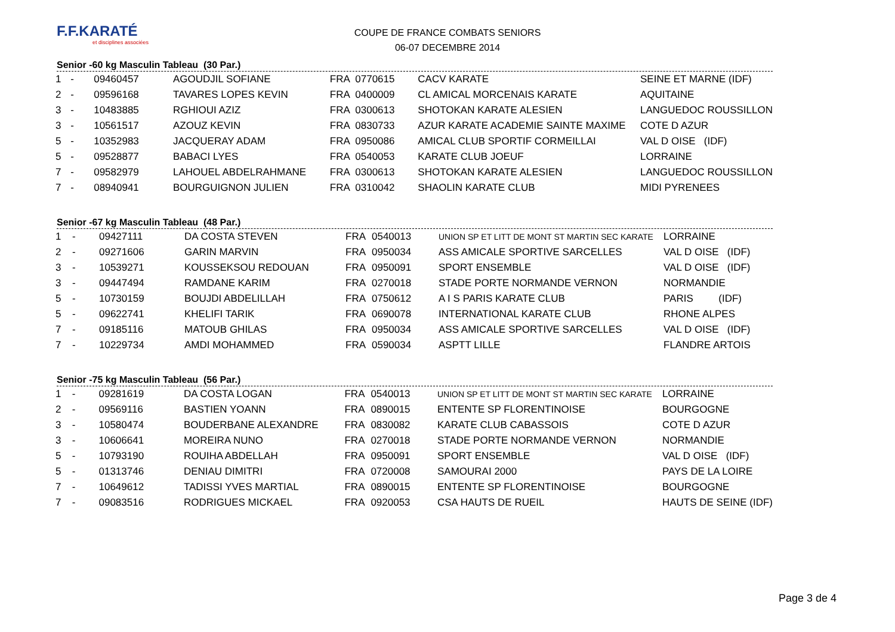F.F.KARATÉ
et disciplines associées
COUPE DE FRANCE COMBATS SENIORS
06-07 DECEMBRE 2014
Senior -60 kg Masculin Tableau (30 Par.)
| 1 | - | 09460457 | AGOUDJIL SOFIANE | FRA | 0770615 | CACV KARATE | SEINE ET MARNE (IDF) |
| 2 | - | 09596168 | TAVARES LOPES KEVIN | FRA | 0400009 | CL AMICAL MORCENAIS KARATE | AQUITAINE |
| 3 | - | 10483885 | RGHIOUI AZIZ | FRA | 0300613 | SHOTOKAN KARATE ALESIEN | LANGUEDOC ROUSSILLON |
| 3 | - | 10561517 | AZOUZ KEVIN | FRA | 0830733 | AZUR KARATE ACADEMIE SAINTE MAXIME | COTE D AZUR |
| 5 | - | 10352983 | JACQUERAY ADAM | FRA | 0950086 | AMICAL CLUB SPORTIF CORMEILLAI | VAL D OISE (IDF) |
| 5 | - | 09528877 | BABACI LYES | FRA | 0540053 | KARATE CLUB JOEUF | LORRAINE |
| 7 | - | 09582979 | LAHOUEL ABDELRAHMANE | FRA | 0300613 | SHOTOKAN KARATE ALESIEN | LANGUEDOC ROUSSILLON |
| 7 | - | 08940941 | BOURGUIGNON JULIEN | FRA | 0310042 | SHAOLIN KARATE CLUB | MIDI PYRENEES |
Senior -67 kg Masculin Tableau (48 Par.)
| 1 | - | 09427111 | DA COSTA STEVEN | FRA | 0540013 | UNION SP ET LITT DE MONT ST MARTIN SEC KARATE | LORRAINE |
| 2 | - | 09271606 | GARIN MARVIN | FRA | 0950034 | ASS AMICALE SPORTIVE SARCELLES | VAL D OISE (IDF) |
| 3 | - | 10539271 | KOUSSEKSOU REDOUAN | FRA | 0950091 | SPORT ENSEMBLE | VAL D OISE (IDF) |
| 3 | - | 09447494 | RAMDANE KARIM | FRA | 0270018 | STADE PORTE NORMANDE VERNON | NORMANDIE |
| 5 | - | 10730159 | BOUJDI ABDELILLAH | FRA | 0750612 | A I S PARIS KARATE CLUB | PARIS (IDF) |
| 5 | - | 09622741 | KHELIFI TARIK | FRA | 0690078 | INTERNATIONAL KARATE CLUB | RHONE ALPES |
| 7 | - | 09185116 | MATOUB GHILAS | FRA | 0950034 | ASS AMICALE SPORTIVE SARCELLES | VAL D OISE (IDF) |
| 7 | - | 10229734 | AMDI MOHAMMED | FRA | 0590034 | ASPTT LILLE | FLANDRE ARTOIS |
Senior -75 kg Masculin Tableau (56 Par.)
| 1 | - | 09281619 | DA COSTA LOGAN | FRA | 0540013 | UNION SP ET LITT DE MONT ST MARTIN SEC KARATE | LORRAINE |
| 2 | - | 09569116 | BASTIEN YOANN | FRA | 0890015 | ENTENTE SP FLORENTINOISE | BOURGOGNE |
| 3 | - | 10580474 | BOUDERBANE ALEXANDRE | FRA | 0830082 | KARATE CLUB CABASSOIS | COTE D AZUR |
| 3 | - | 10606641 | MOREIRA NUNO | FRA | 0270018 | STADE PORTE NORMANDE VERNON | NORMANDIE |
| 5 | - | 10793190 | ROUIHA ABDELLAH | FRA | 0950091 | SPORT ENSEMBLE | VAL D OISE (IDF) |
| 5 | - | 01313746 | DENIAU DIMITRI | FRA | 0720008 | SAMOURAI 2000 | PAYS DE LA LOIRE |
| 7 | - | 10649612 | TADISSI YVES MARTIAL | FRA | 0890015 | ENTENTE SP FLORENTINOISE | BOURGOGNE |
| 7 | - | 09083516 | RODRIGUES MICKAEL | FRA | 0920053 | CSA HAUTS DE RUEIL | HAUTS DE SEINE (IDF) |
Page 3 de 4